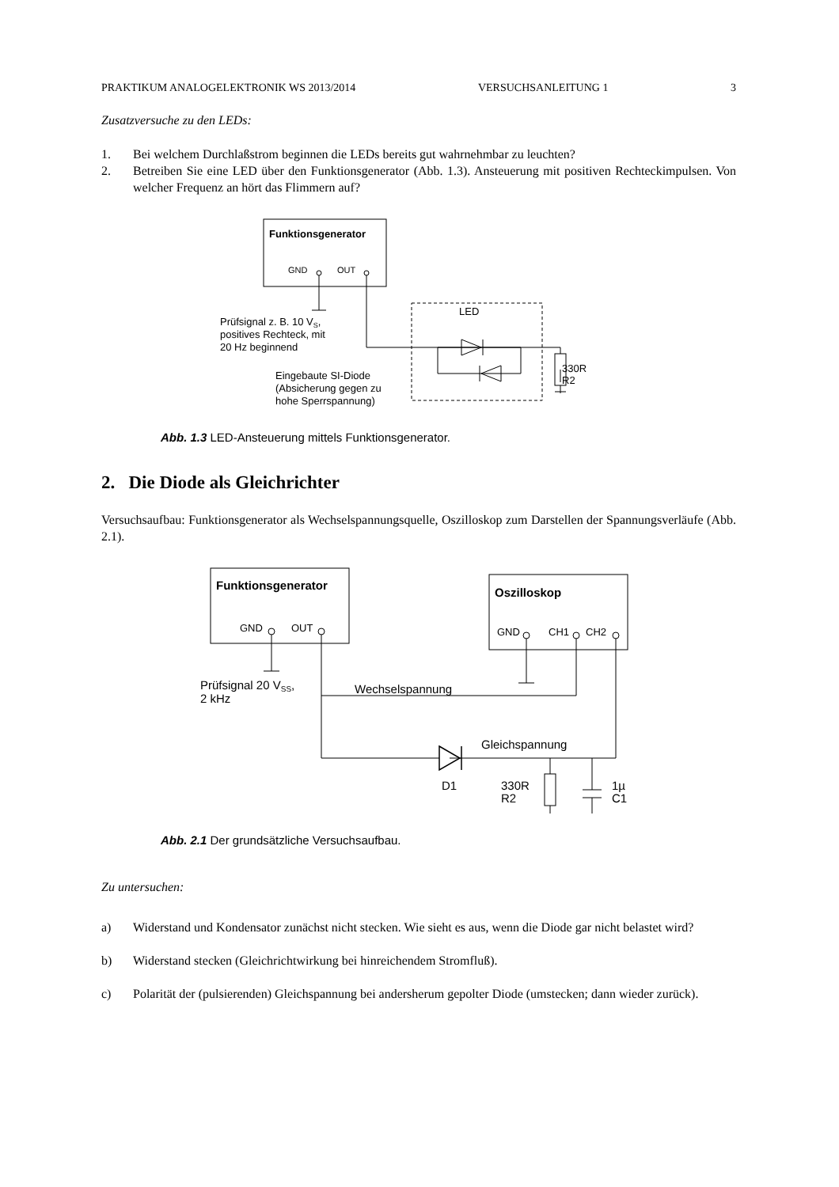PRAKTIKUM ANALOGELEKTRONIK WS 2013/2014 VERSUCHSANLEITUNG 1 3
Zusatzversuche zu den LEDs:
1. Bei welchem Durchlaßstrom beginnen die LEDs bereits gut wahrnehmbar zu leuchten?
2. Betreiben Sie eine LED über den Funktionsgenerator (Abb. 1.3). Ansteuerung mit positiven Rechteckimpulsen. Von welcher Frequenz an hört das Flimmern auf?
Funktionsgenerator
GND
OUT
LED
330R
R2
Prüfsignal z. B. 10 VS,
positives Rechteck, mit
20 Hz beginnend
Eingebaute SI-Diode
(Absicherung gegen zu
hohe Sperrspannung)
Abb. 1.3 LED-Ansteuerung mittels Funktionsgenerator.
2. Die Diode als Gleichrichter
Versuchsaufbau: Funktionsgenerator als Wechselspannungsquelle, Oszilloskop zum Darstellen der Spannungsverläufe (Abb. 2.1).
Funktionsgenerator
GND
OUT
Oszilloskop
GND
CH1
CH2
Wechselspannung
Gleichspannung
D1
330R
R2
1µ
C1
Prüfsignal 20 VSS,
2 kHz
Abb. 2.1 Der grundsätzliche Versuchsaufbau.
Zu untersuchen:
a) Widerstand und Kondensator zunächst nicht stecken. Wie sieht es aus, wenn die Diode gar nicht belastet wird?
b) Widerstand stecken (Gleichrichtwirkung bei hinreichendem Stromfluß).
c) Polarität der (pulsierenden) Gleichspannung bei andersherum gepolter Diode (umstecken; dann wieder zurück).